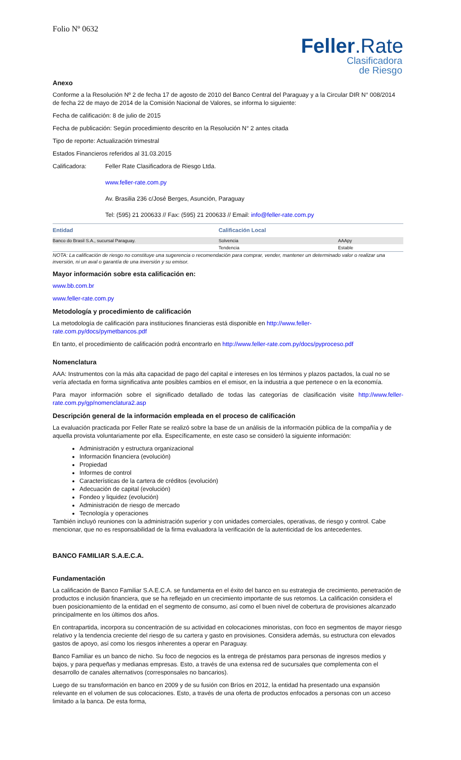Folio Nº 0632
Feller.Rate
Clasificadora
de Riesgo
Anexo
Conforme a la Resolución Nº 2 de fecha 17 de agosto de 2010 del Banco Central del Paraguay y a la Circular DIR N° 008/2014 de fecha 22 de mayo de 2014 de la Comisión Nacional de Valores, se informa lo siguiente:
Fecha de calificación: 8 de julio de 2015
Fecha de publicación: Según procedimiento descrito en la Resolución N° 2 antes citada
Tipo de reporte: Actualización trimestral
Estados Financieros referidos al 31.03.2015
Calificadora: Feller Rate Clasificadora de Riesgo Ltda.
www.feller-rate.com.py
Av. Brasilia 236 c/José Berges, Asunción, Paraguay
Tel: (595) 21 200633 // Fax: (595) 21 200633 // Email: info@feller-rate.com.py
| Entidad | Calificación Local | |
| --- | --- | --- |
| Banco do Brasil S.A., sucursal Paraguay. | Solvencia | AAApy |
| | Tendencia | Estable |
NOTA: La calificación de riesgo no constituye una sugerencia o recomendación para comprar, vender, mantener un determinado valor o realizar una inversión, ni un aval o garantía de una inversión y su emisor.
Mayor información sobre esta calificación en:
www.bb.com.br
www.feller-rate.com.py
Metodología y procedimiento de calificación
La metodología de calificación para instituciones financieras está disponible en http://www.feller-rate.com.py/docs/pymetbancos.pdf
En tanto, el procedimiento de calificación podrá encontrarlo en http://www.feller-rate.com.py/docs/pyproceso.pdf
Nomenclatura
AAA: Instrumentos con la más alta capacidad de pago del capital e intereses en los términos y plazos pactados, la cual no se vería afectada en forma significativa ante posibles cambios en el emisor, en la industria a que pertenece o en la economía.
Para mayor información sobre el significado detallado de todas las categorías de clasificación visite http://www.feller-rate.com.py/gp/nomenclatura2.asp
Descripción general de la información empleada en el proceso de calificación
La evaluación practicada por Feller Rate se realizó sobre la base de un análisis de la información pública de la compañía y de aquella provista voluntariamente por ella. Específicamente, en este caso se consideró la siguiente información:
Administración y estructura organizacional
Información financiera (evolución)
Propiedad
Informes de control
Características de la cartera de créditos (evolución)
Adecuación de capital (evolución)
Fondeo y liquidez (evolución)
Administración de riesgo de mercado
Tecnología y operaciones
También incluyó reuniones con la administración superior y con unidades comerciales, operativas, de riesgo y control. Cabe mencionar, que no es responsabilidad de la firma evaluadora la verificación de la autenticidad de los antecedentes.
BANCO FAMILIAR S.A.E.C.A.
Fundamentación
La calificación de Banco Familiar S.A.E.C.A. se fundamenta en el éxito del banco en su estrategia de crecimiento, penetración de productos e inclusión financiera, que se ha reflejado en un crecimiento importante de sus retornos. La calificación considera el buen posicionamiento de la entidad en el segmento de consumo, así como el buen nivel de cobertura de provisiones alcanzado principalmente en los últimos dos años.
En contrapartida, incorpora su concentración de su actividad en colocaciones minoristas, con foco en segmentos de mayor riesgo relativo y la tendencia creciente del riesgo de su cartera y gasto en provisiones. Considera además, su estructura con elevados gastos de apoyo, así como los riesgos inherentes a operar en Paraguay.
Banco Familiar es un banco de nicho. Su foco de negocios es la entrega de préstamos para personas de ingresos medios y bajos, y para pequeñas y medianas empresas. Esto, a través de una extensa red de sucursales que complementa con el desarrollo de canales alternativos (corresponsales no bancarios).
Luego de su transformación en banco en 2009 y de su fusión con Bríos en 2012, la entidad ha presentado una expansión relevante en el volumen de sus colocaciones. Esto, a través de una oferta de productos enfocados a personas con un acceso limitado a la banca. De esta forma,